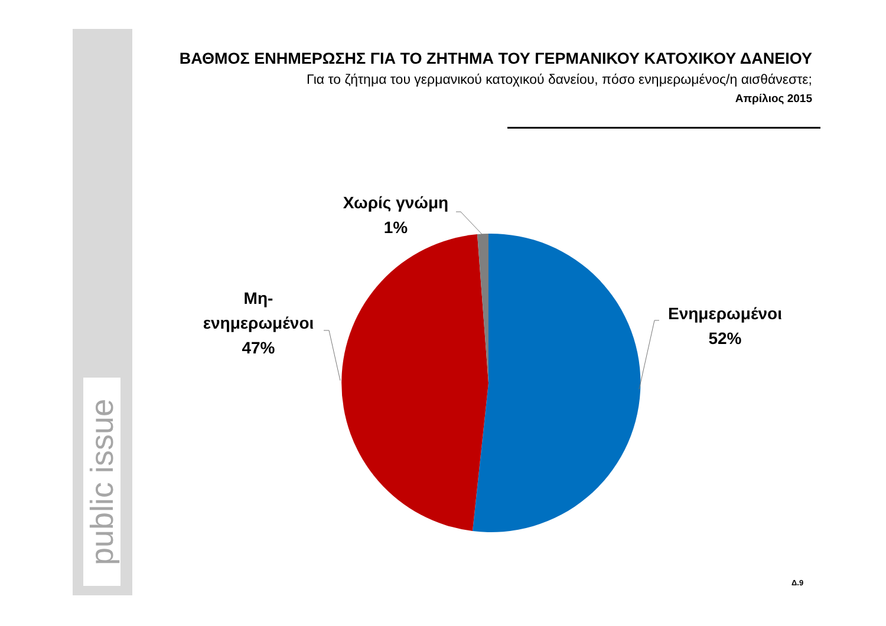public issue
ΒΑΘΜΟΣ ΕΝΗΜΕΡΩΣΗΣ ΓΙΑ ΤΟ ΖΗΤΗΜΑ ΤΟΥ ΓΕΡΜΑΝΙΚΟΥ ΚΑΤΟΧΙΚΟΥ ΔΑΝΕΙΟΥ
Για το ζήτημα του γερμανικού κατοχικού δανείου, πόσο ενημερωμένος/η αισθάνεστε;
Απρίλιος 2015
Χωρίς γνώμη
1%
Μη-
ενημερωμένοι
47%
Ενημερωμένοι
52%
Δ.9